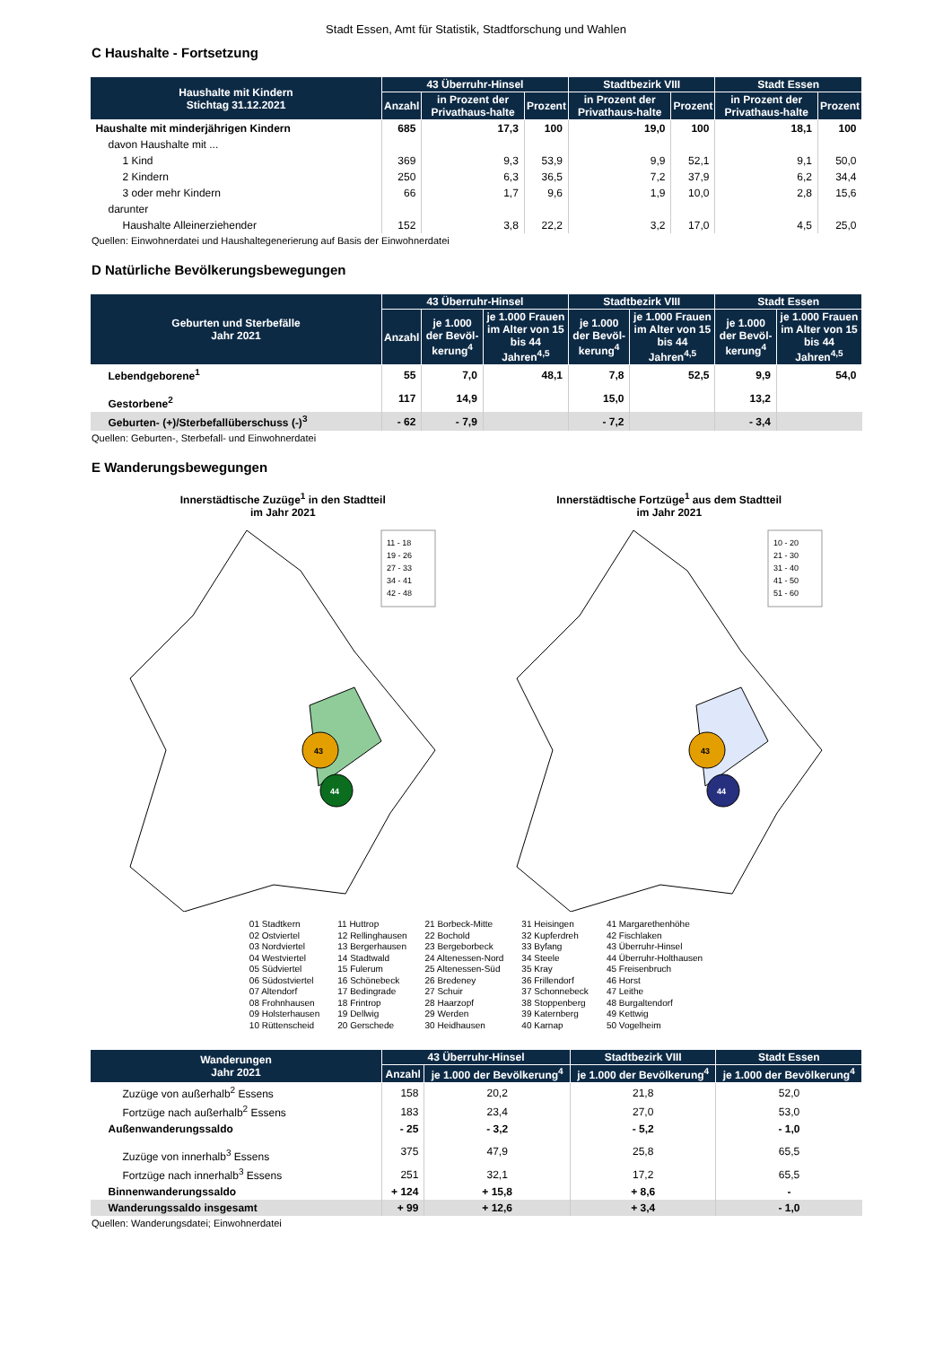Stadt Essen, Amt für Statistik, Stadtforschung und Wahlen
C Haushalte - Fortsetzung
| Haushalte mit Kindern Stichtag 31.12.2021 | 43 Überruhr-Hinsel | | | Stadtbezirk VIII | | Stadt Essen | |
| --- | --- | --- | --- | --- | --- | --- | --- |
| | Anzahl | in Prozent der Privathaus-halte | Prozent | in Prozent der Privathaus-halte | Prozent | in Prozent der Privathaus-halte | Prozent |
| Haushalte mit minderjährigen Kindern | 685 | 17,3 | 100 | 19,0 | 100 | 18,1 | 100 |
| davon Haushalte mit ... | | | | | | | |
| 1 Kind | 369 | 9,3 | 53,9 | 9,9 | 52,1 | 9,1 | 50,0 |
| 2 Kindern | 250 | 6,3 | 36,5 | 7,2 | 37,9 | 6,2 | 34,4 |
| 3 oder mehr Kindern | 66 | 1,7 | 9,6 | 1,9 | 10,0 | 2,8 | 15,6 |
| darunter | | | | | | | |
| Haushalte Alleinerziehender | 152 | 3,8 | 22,2 | 3,2 | 17,0 | 4,5 | 25,0 |
Quellen: Einwohnerdatei und Haushaltegenerierung auf Basis der Einwohnerdatei
D Natürliche Bevölkerungsbewegungen
| Geburten und Sterbefälle Jahr 2021 | 43 Überruhr-Hinsel | | | Stadtbezirk VIII | | Stadt Essen | |
| --- | --- | --- | --- | --- | --- | --- | --- |
| | Anzahl | je 1.000 der Bevöl-kerung<sup>4</sup> | je 1.000 Frauen im Alter von 15 bis 44 Jahren<sup>4,5</sup> | je 1.000 der Bevöl-kerung<sup>4</sup> | je 1.000 Frauen im Alter von 15 bis 44 Jahren<sup>4,5</sup> | je 1.000 der Bevöl-kerung<sup>4</sup> | je 1.000 Frauen im Alter von 15 bis 44 Jahren<sup>4,5</sup> |
| Lebendgeborene<sup>1</sup> | 55 | 7,0 | 48,1 | 7,8 | 52,5 | 9,9 | 54,0 |
| Gestorbene<sup>2</sup> | 117 | 14,9 | | 15,0 | | 13,2 | |
| Geburten- (+)/Sterbefallüberschuss (-)<sup>3</sup> | - 62 | - 7,9 | | - 7,2 | | - 3,4 | |
Quellen: Geburten-, Sterbefall- und Einwohnerdatei
E Wanderungsbewegungen
Innerstädtische Zuzüge<sup>1</sup> in den Stadtteil
im Jahr 2021
43
44
11 - 18
19 - 26
27 - 33
34 - 41
42 - 48
Innerstädtische Fortzüge<sup>1</sup> aus dem Stadtteil
im Jahr 2021
43
44
10 - 20
21 - 30
31 - 40
41 - 50
51 - 60
01 Stadtkern
02 Ostviertel
03 Nordviertel
04 Westviertel
05 Südviertel
06 Südostviertel
07 Altendorf
08 Frohnhausen
09 Holsterhausen
10 Rüttenscheid
11 Huttrop
12 Rellinghausen
13 Bergerhausen
14 Stadtwald
15 Fulerum
16 Schönebeck
17 Bedingrade
18 Frintrop
19 Dellwig
20 Gerschede
21 Borbeck-Mitte
22 Bochold
23 Bergeborbeck
24 Altenessen-Nord
25 Altenessen-Süd
26 Bredeney
27 Schuir
28 Haarzopf
29 Werden
30 Heidhausen
31 Heisingen
32 Kupferdreh
33 Byfang
34 Steele
35 Kray
36 Frillendorf
37 Schonnebeck
38 Stoppenberg
39 Katernberg
40 Karnap
41 Margarethenhöhe
42 Fischlaken
43 Überruhr-Hinsel
44 Überruhr-Holthausen
45 Freisenbruch
46 Horst
47 Leithe
48 Burgaltendorf
49 Kettwig
50 Vogelheim
| Wanderungen Jahr 2021 | 43 Überruhr-Hinsel | | Stadtbezirk VIII | Stadt Essen |
| --- | --- | --- | --- | --- |
| | Anzahl | je 1.000 der Bevölkerung<sup>4</sup> | je 1.000 der Bevölkerung<sup>4</sup> | je 1.000 der Bevölkerung<sup>4</sup> |
| Zuzüge von außerhalb<sup>2</sup> Essens | 158 | 20,2 | 21,8 | 52,0 |
| Fortzüge nach außerhalb<sup>2</sup> Essens | 183 | 23,4 | 27,0 | 53,0 |
| Außenwanderungssaldo | - 25 | - 3,2 | - 5,2 | - 1,0 |
| Zuzüge von innerhalb<sup>3</sup> Essens | 375 | 47,9 | 25,8 | 65,5 |
| Fortzüge nach innerhalb<sup>3</sup> Essens | 251 | 32,1 | 17,2 | 65,5 |
| Binnenwanderungssaldo | + 124 | + 15,8 | + 8,6 | - |
| Wanderungssaldo insgesamt | + 99 | + 12,6 | + 3,4 | - 1,0 |
Quellen: Wanderungsdatei; Einwohnerdatei